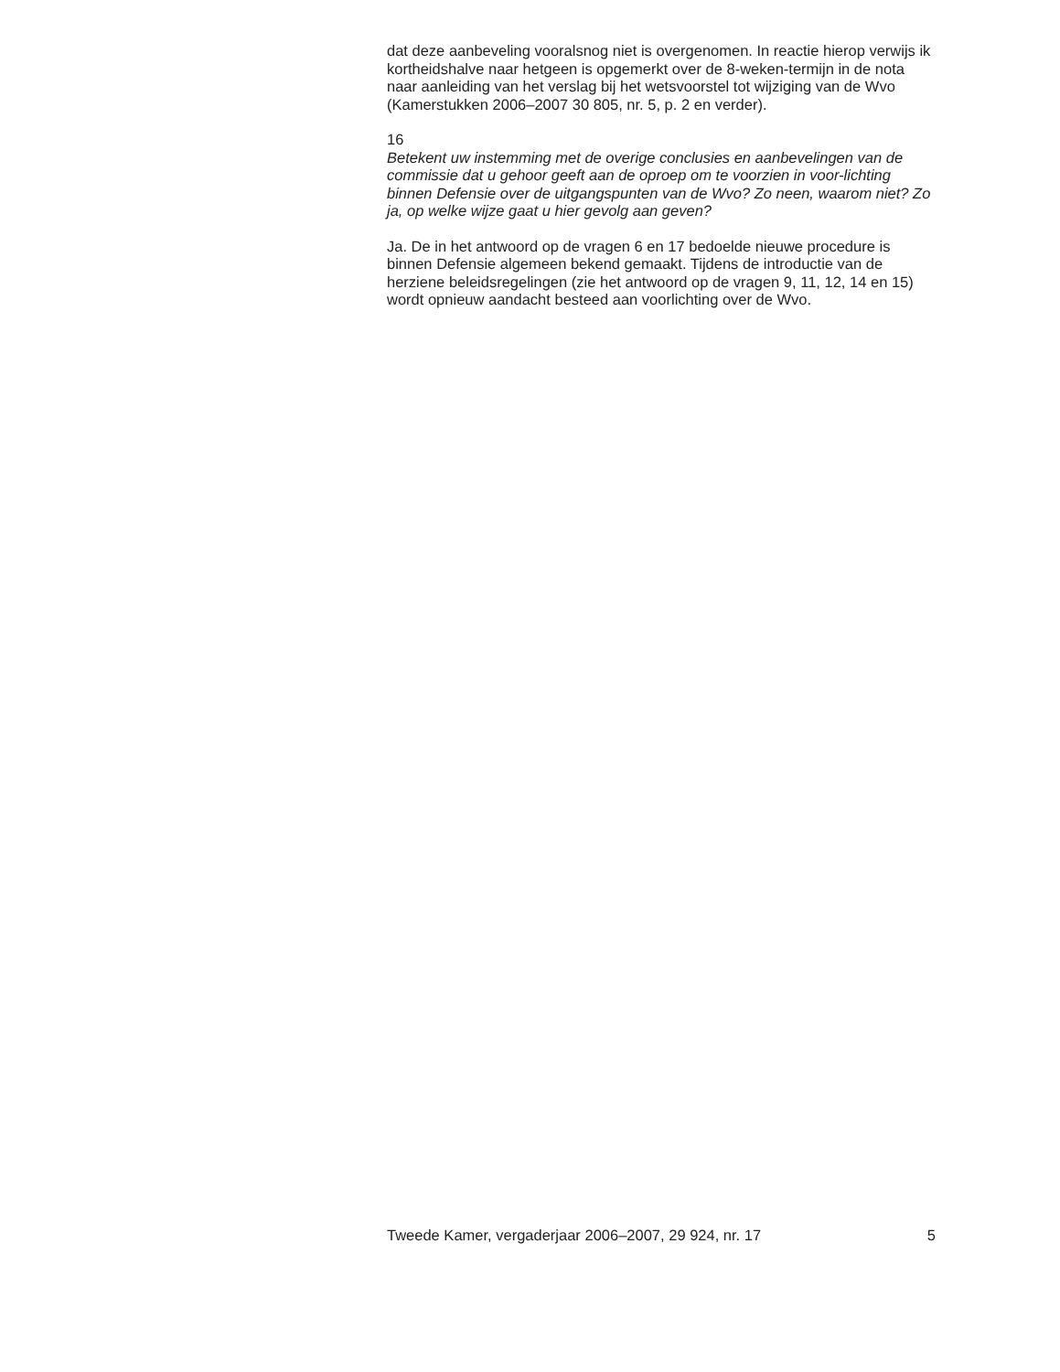dat deze aanbeveling vooralsnog niet is overgenomen. In reactie hierop verwijs ik kortheidshalve naar hetgeen is opgemerkt over de 8-weken-termijn in de nota naar aanleiding van het verslag bij het wetsvoorstel tot wijziging van de Wvo (Kamerstukken 2006–2007 30 805, nr. 5, p. 2 en verder).
16
Betekent uw instemming met de overige conclusies en aanbevelingen van de commissie dat u gehoor geeft aan de oproep om te voorzien in voor-lichting binnen Defensie over de uitgangspunten van de Wvo? Zo neen, waarom niet? Zo ja, op welke wijze gaat u hier gevolg aan geven?
Ja. De in het antwoord op de vragen 6 en 17 bedoelde nieuwe procedure is binnen Defensie algemeen bekend gemaakt. Tijdens de introductie van de herziene beleidsregelingen (zie het antwoord op de vragen 9, 11, 12, 14 en 15) wordt opnieuw aandacht besteed aan voorlichting over de Wvo.
Tweede Kamer, vergaderjaar 2006–2007, 29 924, nr. 17 5